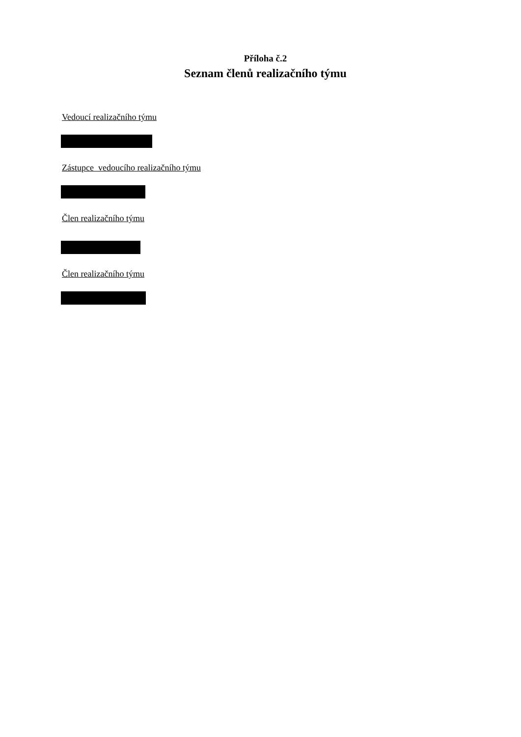Příloha č.2
Seznam členů realizačního týmu
Vedoucí realizačního týmu
Zástupce vedoucího realizačního týmu
Člen realizačního týmu
Člen realizačního týmu